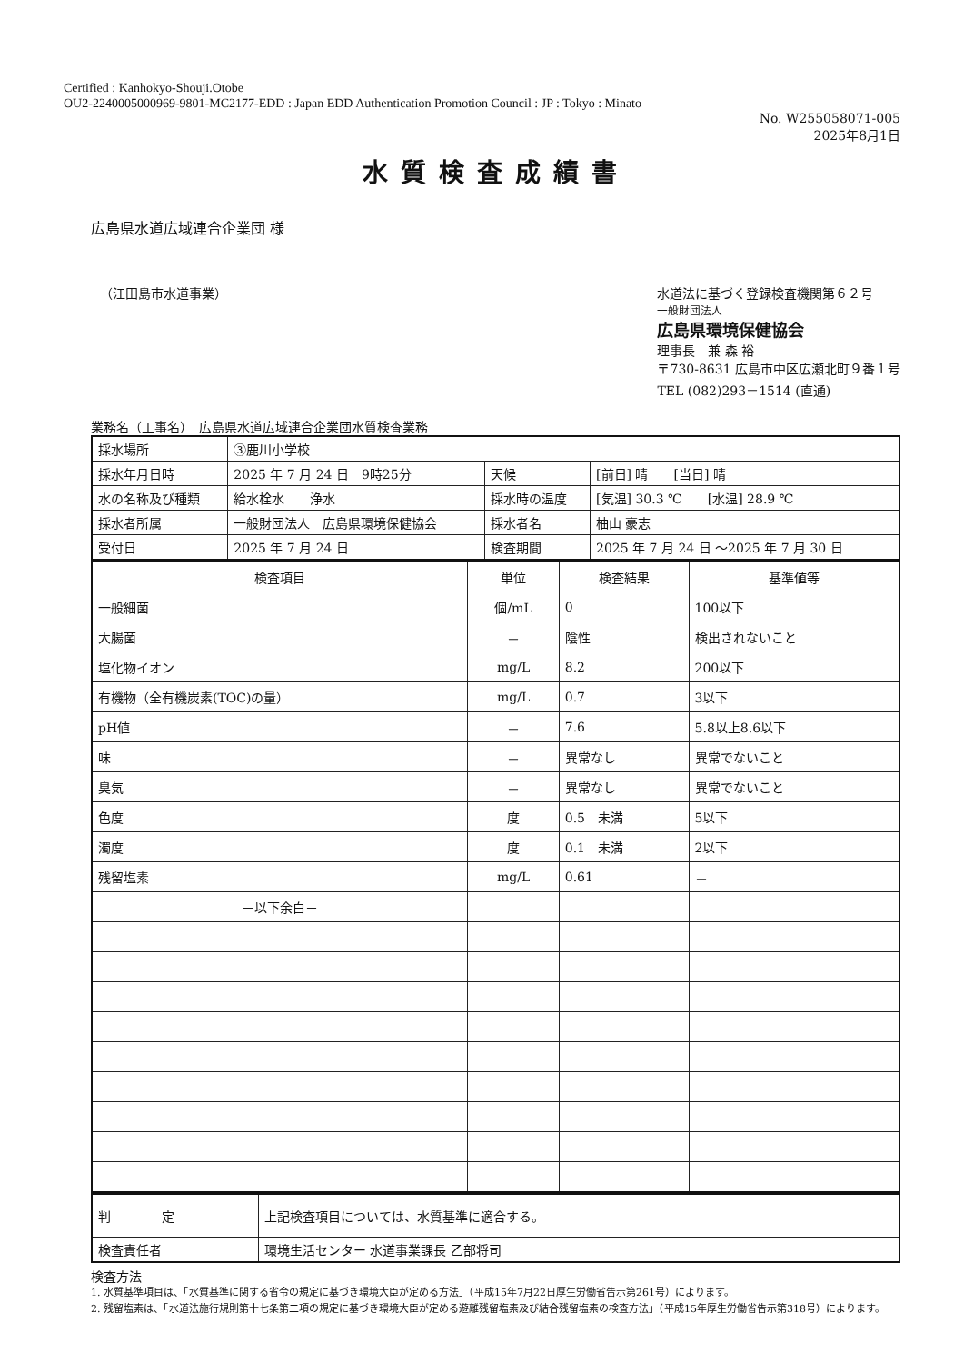Certified : Kanhokyo-Shouji.Otobe
OU2-2240005000969-9801-MC2177-EDD : Japan EDD Authentication Promotion Council : JP : Tokyo : Minato
No. W255058071-005
2025年8月1日
水質検査成績書
広島県水道広域連合企業団 様
（江田島市水道事業） 水道法に基づく登録検査機関第６２号
一般財団法人
広島県環境保健協会
理事長　兼 森 裕
〒730-8631 広島市中区広瀬北町９番１号
TEL (082)293－1514 (直通)
業務名（工事名）　広島県水道広域連合企業団水質検査業務
| 採水場所 | ③鹿川小学校 | | |
| 採水年月日時 | 2025 年 7 月 24 日 9時25分 | 天候 | [前日] 晴 [当日] 晴 |
| 水の名称及び種類 | 給水栓水 浄水 | 採水時の温度 | [気温] 30.3 ℃ [水温] 28.9 ℃ |
| 採水者所属 | 一般財団法人 広島県環境保健協会 | 採水者名 | 柚山 豪志 |
| 受付日 | 2025 年 7 月 24 日 | 検査期間 | 2025 年 7 月 24 日 ～2025 年 7 月 30 日 |
| 検査項目 | 単位 | 検査結果 | 基準値等 |
| --- | --- | --- | --- |
| 一般細菌 | 個/mL | 0 | 100以下 |
| 大腸菌 | － | 陰性 | 検出されないこと |
| 塩化物イオン | mg/L | 8.2 | 200以下 |
| 有機物（全有機炭素(TOC)の量） | mg/L | 0.7 | 3以下 |
| pH値 | － | 7.6 | 5.8以上8.6以下 |
| 味 | － | 異常なし | 異常でないこと |
| 臭気 | － | 異常なし | 異常でないこと |
| 色度 | 度 | 0.5 未満 | 5以下 |
| 濁度 | 度 | 0.1 未満 | 2以下 |
| 残留塩素 | mg/L | 0.61 | － |
| －以下余白－ | | | |
| 判 定 | 上記検査項目については、水質基準に適合する。 |
| 検査責任者 | 環境生活センター 水道事業課長 乙部将司 |
検査方法
1. 水質基準項目は、「水質基準に関する省令の規定に基づき環境大臣が定める方法」（平成15年7月22日厚生労働省告示第261号）によります。
2. 残留塩素は、「水道法施行規則第十七条第二項の規定に基づき環境大臣が定める遊離残留塩素及び結合残留塩素の検査方法」（平成15年厚生労働省告示第318号）によります。